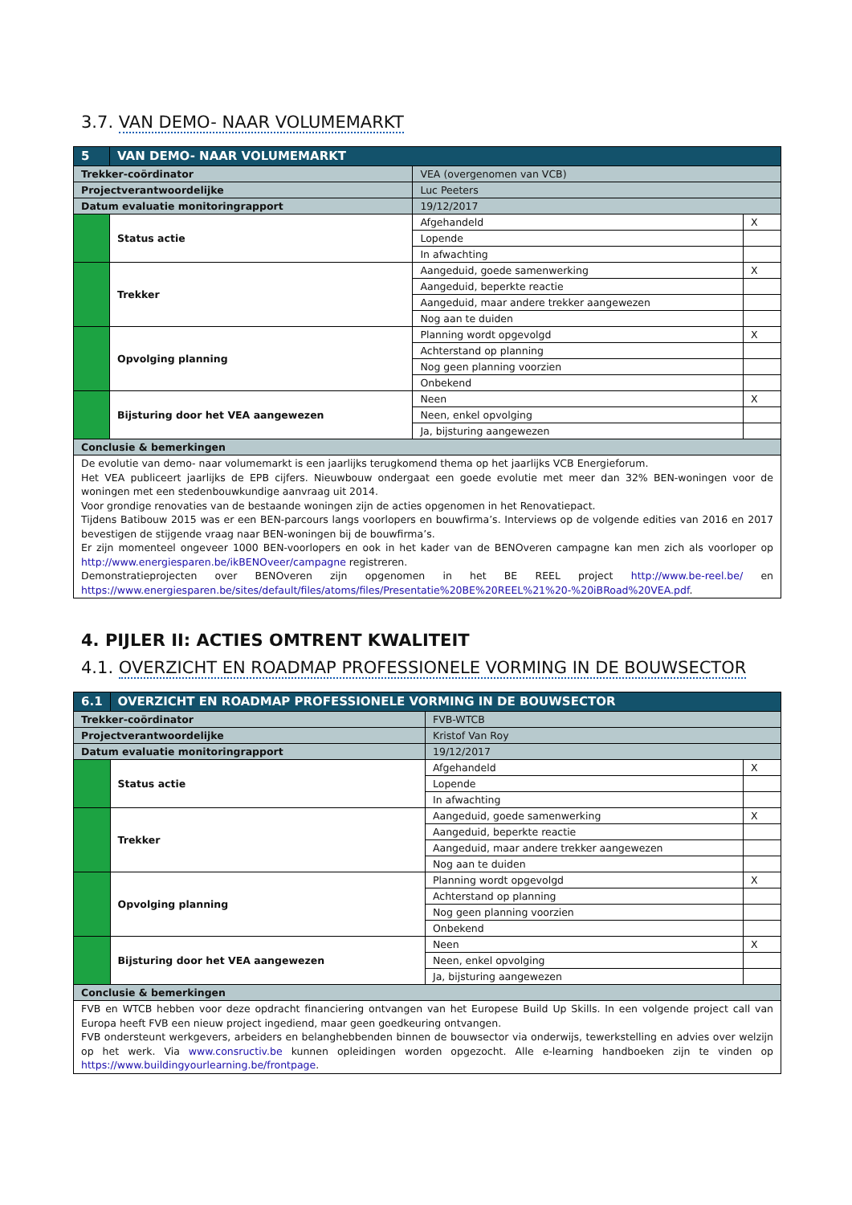3.7. VAN DEMO- NAAR VOLUMEMARKT
| 5 | VAN DEMO- NAAR VOLUMEMARKT | | | |
| Trekker-coördinator | | VEA (overgenomen van VCB) | | |
| Projectverantwoordelijke | | Luc Peeters | | |
| Datum evaluatie monitoringrapport | | 19/12/2017 | | |
| | Status actie | | Afgehandeld | X |
| | | | Lopende | |
| | | | In afwachting | |
| | Trekker | | Aangeduid, goede samenwerking | X |
| | | | Aangeduid, beperkte reactie | |
| | | | Aangeduid, maar andere trekker aangewezen | |
| | | | Nog aan te duiden | |
| | Opvolging planning | | Planning wordt opgevolgd | X |
| | | | Achterstand op planning | |
| | | | Nog geen planning voorzien | |
| | | | Onbekend | |
| | Bijsturing door het VEA aangewezen | | Neen | X |
| | | | Neen, enkel opvolging | |
| | | | Ja, bijsturing aangewezen | |
| Conclusie & bemerkingen | | | | |
| De evolutie van demo- naar volumemarkt is een jaarlijks terugkomend thema op het jaarlijks VCB Energieforum. Het VEA publiceert jaarlijks de EPB cijfers. Nieuwbouw ondergaat een goede evolutie met meer dan 32% BEN-woningen voor de woningen met een stedenbouwkundige aanvraag uit 2014. Voor grondige renovaties van de bestaande woningen zijn de acties opgenomen in het Renovatiepact. Tijdens Batibouw 2015 was er een BEN-parcours langs voorlopers en bouwfirma’s. Interviews op de volgende edities van 2016 en 2017 bevestigen de stijgende vraag naar BEN-woningen bij de bouwfirma’s. Er zijn momenteel ongeveer 1000 BEN-voorlopers en ook in het kader van de BENOveren campagne kan men zich als voorloper op http://www.energiesparen.be/ikBENOveer/campagne registreren. Demonstratieprojecten over BENOveren zijn opgenomen in het BE REEL project http://www.be-reel.be/ en https://www.energiesparen.be/sites/default/files/atoms/files/Presentatie%20BE%20REEL%21%20-%20iBRoad%20VEA.pdf . | | | | |
4. PIJLER II: ACTIES OMTRENT KWALITEIT
4.1. OVERZICHT EN ROADMAP PROFESSIONELE VORMING IN DE BOUWSECTOR
| 6.1 | OVERZICHT EN ROADMAP PROFESSIONELE VORMING IN DE BOUWSECTOR | | | |
| Trekker-coördinator | | FVB-WTCB | | |
| Projectverantwoordelijke | | Kristof Van Roy | | |
| Datum evaluatie monitoringrapport | | 19/12/2017 | | |
| | Status actie | | Afgehandeld | X |
| | | | Lopende | |
| | | | In afwachting | |
| | Trekker | | Aangeduid, goede samenwerking | X |
| | | | Aangeduid, beperkte reactie | |
| | | | Aangeduid, maar andere trekker aangewezen | |
| | | | Nog aan te duiden | |
| | Opvolging planning | | Planning wordt opgevolgd | X |
| | | | Achterstand op planning | |
| | | | Nog geen planning voorzien | |
| | | | Onbekend | |
| | Bijsturing door het VEA aangewezen | | Neen | X |
| | | | Neen, enkel opvolging | |
| | | | Ja, bijsturing aangewezen | |
| Conclusie & bemerkingen | | | | |
| FVB en WTCB hebben voor deze opdracht financiering ontvangen van het Europese Build Up Skills. In een volgende project call van Europa heeft FVB een nieuw project ingediend, maar geen goedkeuring ontvangen. FVB ondersteunt werkgevers, arbeiders en belanghebbenden binnen de bouwsector via onderwijs, tewerkstelling en advies over welzijn op het werk. Via www.consructiv.be kunnen opleidingen worden opgezocht. Alle e-learning handboeken zijn te vinden op https://www.buildingyourlearning.be/frontpage . | | | | |